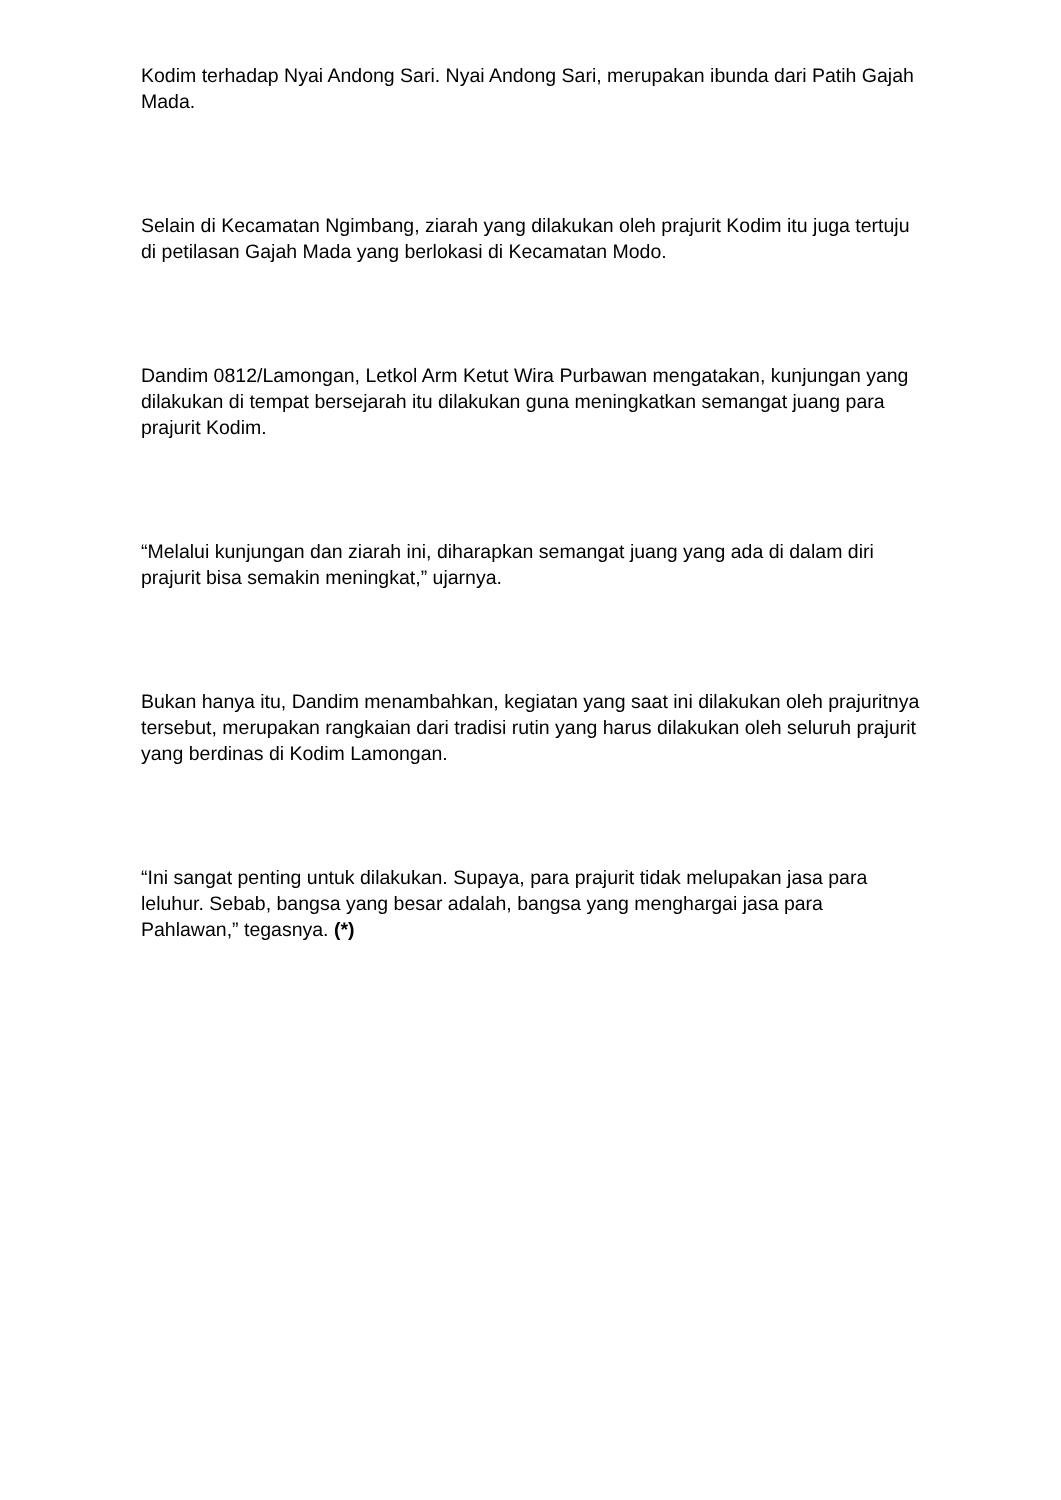Kodim terhadap Nyai Andong Sari. Nyai Andong Sari, merupakan ibunda dari Patih Gajah Mada.
Selain di Kecamatan Ngimbang, ziarah yang dilakukan oleh prajurit Kodim itu juga tertuju di petilasan Gajah Mada yang berlokasi di Kecamatan Modo.
Dandim 0812/Lamongan, Letkol Arm Ketut Wira Purbawan mengatakan, kunjungan yang dilakukan di tempat bersejarah itu dilakukan guna meningkatkan semangat juang para prajurit Kodim.
“Melalui kunjungan dan ziarah ini, diharapkan semangat juang yang ada di dalam diri prajurit bisa semakin meningkat,” ujarnya.
Bukan hanya itu, Dandim menambahkan, kegiatan yang saat ini dilakukan oleh prajuritnya tersebut, merupakan rangkaian dari tradisi rutin yang harus dilakukan oleh seluruh prajurit yang berdinas di Kodim Lamongan.
“Ini sangat penting untuk dilakukan. Supaya, para prajurit tidak melupakan jasa para leluhur. Sebab, bangsa yang besar adalah, bangsa yang menghargai jasa para Pahlawan,” tegasnya. (*)